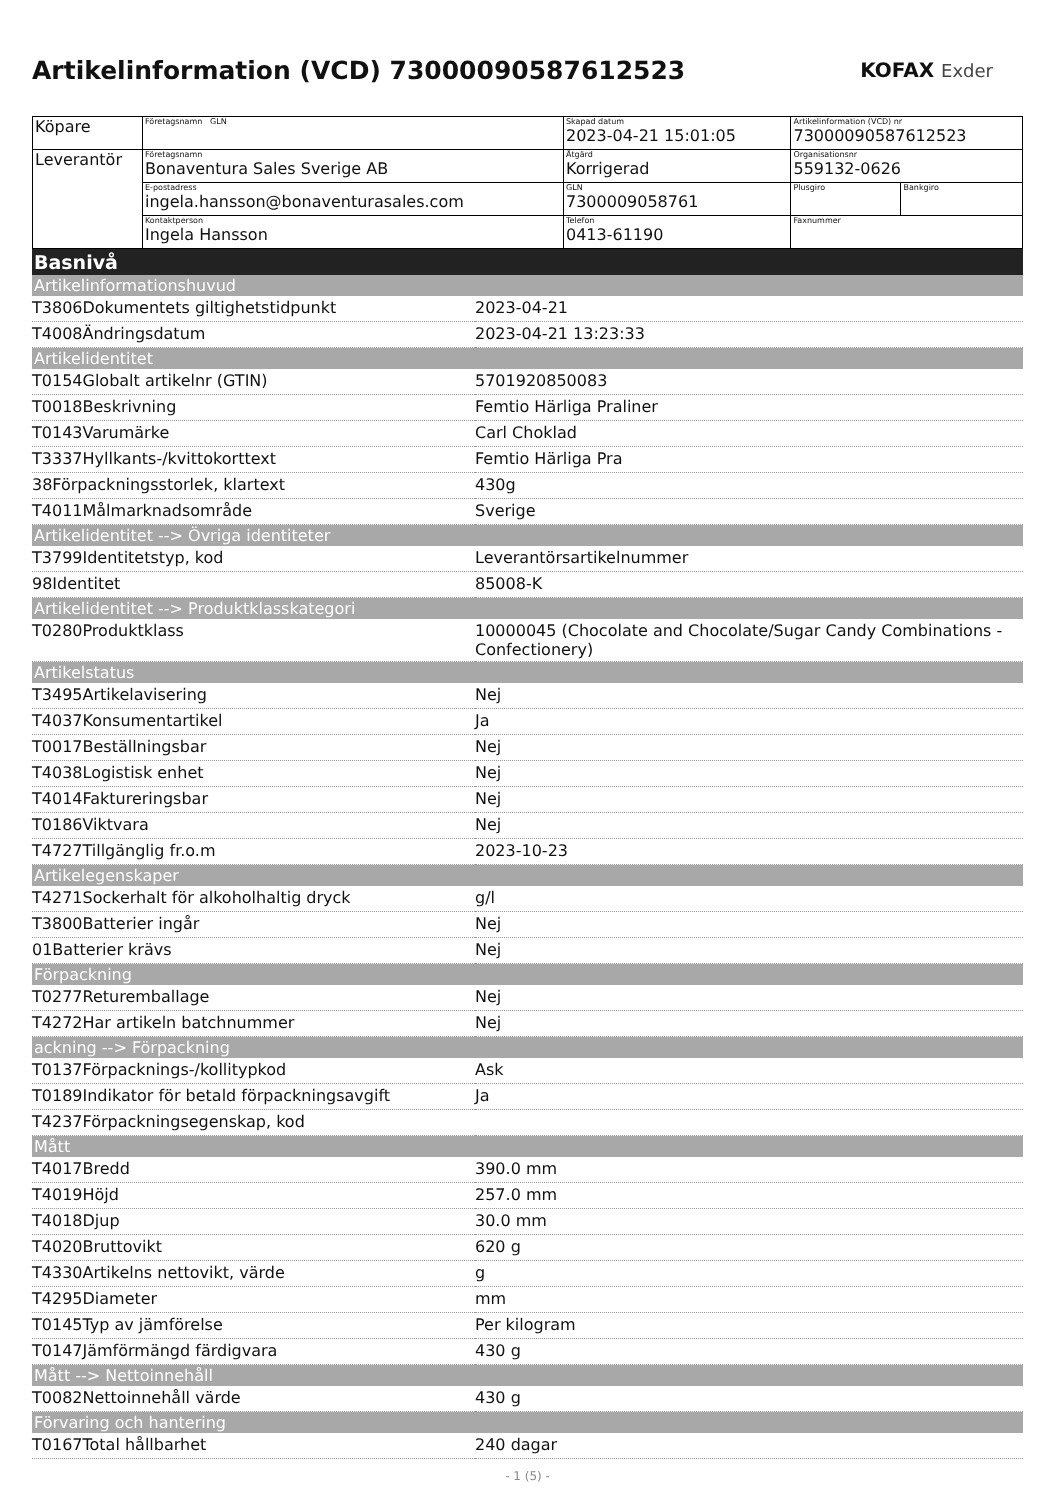Artikelinformation (VCD) 7300009058761252​3
KOFAX Exder
| Köpare | Företagsnamn GLN | Skapad datum 2023-04-21 15:01:05 | Artikelinformation (VCD) nr 73000090587612523 | |
| Leverantör | Företagsnamn Bonaventura Sales Sverige AB | Åtgärd Korrigerad | Organisationsnr 559132-0626 | |
| | E-postadress ingela.hansson@bonaventurasales.com | GLN 7300009058761 | Plusgiro | Bankgiro |
| | Kontaktperson Ingela Hansson | Telefon 0413-61190 | Faxnummer | |
Basnivå
Artikelinformationshuvud
| T3806Dokumentets giltighetstidpunkt | 2023-04-21 |
| T4008Ändringsdatum | 2023-04-21 13:23:33 |
Artikelidentitet
| T0154Globalt artikelnr (GTIN) | 5701920850083 |
| T0018Beskrivning | Femtio Härliga Praliner |
| T0143Varumärke | Carl Choklad |
| T3337Hyllkants-/kvittokorttext | Femtio Härliga Pra |
| 38Förpackningsstorlek, klartext | 430g |
| T4011Målmarknadsområde | Sverige |
Artikelidentitet --> Övriga identiteter
| T3799Identitetstyp, kod | Leverantörsartikelnummer |
| 98Identitet | 85008-K |
Artikelidentitet --> Produktklasskategori
| T0280Produktklass | 10000045 (Chocolate and Chocolate/Sugar Candy Combinations - Confectionery) |
Artikelstatus
| T3495Artikelavisering | Nej |
| T4037Konsumentartikel | Ja |
| T0017Beställningsbar | Nej |
| T4038Logistisk enhet | Nej |
| T4014Faktureringsbar | Nej |
| T0186Viktvara | Nej |
| T4727Tillgänglig fr.o.m | 2023-10-23 |
Artikelegenskaper
| T4271Sockerhalt för alkoholhaltig dryck | g/l |
| T3800Batterier ingår | Nej |
| 01Batterier krävs | Nej |
Förpackning
| T0277Returemballage | Nej |
| T4272Har artikeln batchnummer | Nej |
ackning --> Förpackning
| T0137Förpacknings-/kollitypkod | Ask |
| T0189Indikator för betald förpackningsavgift | Ja |
| T4237Förpackningsegenskap, kod | |
Mått
| T4017Bredd | 390.0 mm |
| T4019Höjd | 257.0 mm |
| T4018Djup | 30.0 mm |
| T4020Bruttovikt | 620 g |
| T4330Artikelns nettovikt, värde | g |
| T4295Diameter | mm |
| T0145Typ av jämförelse | Per kilogram |
| T0147Jämförmängd färdigvara | 430 g |
Mått --> Nettoinnehåll
| T0082Nettoinnehåll värde | 430 g |
Förvaring och hantering
| T0167Total hållbarhet | 240 dagar |
- 1 (5) -